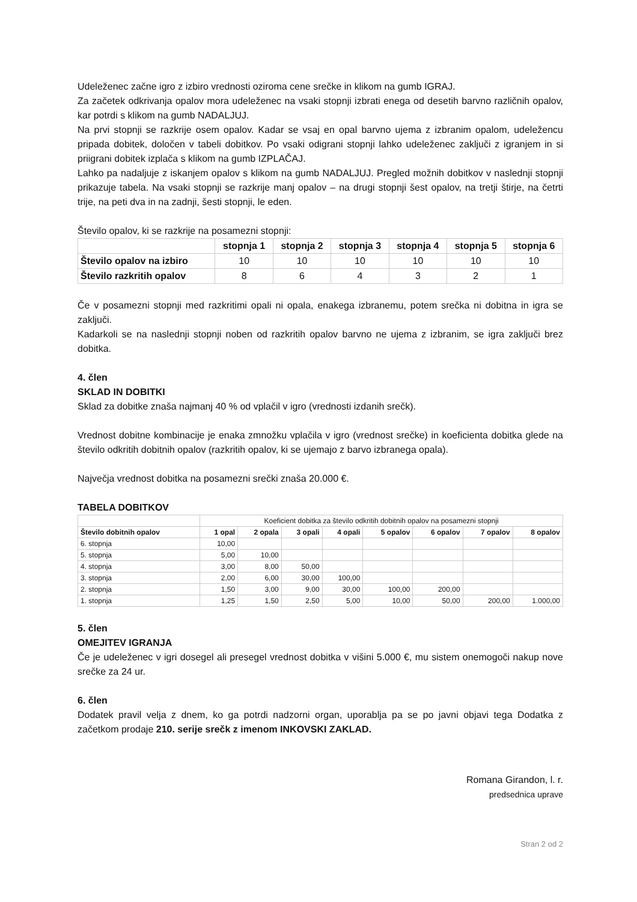Udeleženec začne igro z izbiro vrednosti oziroma cene srečke in klikom na gumb IGRAJ.
Za začetek odkrivanja opalov mora udeleženec na vsaki stopnji izbrati enega od desetih barvno različnih opalov, kar potrdi s klikom na gumb NADALJUJ.
Na prvi stopnji se razkrije osem opalov. Kadar se vsaj en opal barvno ujema z izbranim opalom, udeležencu pripada dobitek, določen v tabeli dobitkov. Po vsaki odigrani stopnji lahko udeleženec zaključi z igranjem in si priigrani dobitek izplača s klikom na gumb IZPLAČAJ.
Lahko pa nadaljuje z iskanjem opalov s klikom na gumb NADALJUJ. Pregled možnih dobitkov v naslednji stopnji prikazuje tabela. Na vsaki stopnji se razkrije manj opalov – na drugi stopnji šest opalov, na tretji štirje, na četrti trije, na peti dva in na zadnji, šesti stopnji, le eden.
Število opalov, ki se razkrije na posamezni stopnji:
| | stopnja 1 | stopnja 2 | stopnja 3 | stopnja 4 | stopnja 5 | stopnja 6 |
| --- | --- | --- | --- | --- | --- | --- |
| Število opalov na izbiro | 10 | 10 | 10 | 10 | 10 | 10 |
| Število razkritih opalov | 8 | 6 | 4 | 3 | 2 | 1 |
Če v posamezni stopnji med razkritimi opali ni opala, enakega izbranemu, potem srečka ni dobitna in igra se zaključi.
Kadarkoli se na naslednji stopnji noben od razkritih opalov barvno ne ujema z izbranim, se igra zaključi brez dobitka.
4. člen
SKLAD IN DOBITKI
Sklad za dobitke znaša najmanj 40 % od vplačil v igro (vrednosti izdanih srečk).
Vrednost dobitne kombinacije je enaka zmnožku vplačila v igro (vrednost srečke) in koeficienta dobitka glede na število odkritih dobitnih opalov (razkritih opalov, ki se ujemajo z barvo izbranega opala).
Največja vrednost dobitka na posamezni srečki znaša 20.000 €.
TABELA DOBITKOV
| | Koeficient dobitka za število odkritih dobitnih opalov na posamezni stopnji | | | | | | | |
| --- | --- | --- | --- | --- | --- | --- | --- | --- |
| Število dobitnih opalov | 1 opal | 2 opala | 3 opali | 4 opali | 5 opalov | 6 opalov | 7 opalov | 8 opalov |
| 6. stopnja | 10,00 | | | | | | | |
| 5. stopnja | 5,00 | 10,00 | | | | | | |
| 4. stopnja | 3,00 | 8,00 | 50,00 | | | | | |
| 3. stopnja | 2,00 | 6,00 | 30,00 | 100,00 | | | | |
| 2. stopnja | 1,50 | 3,00 | 9,00 | 30,00 | 100,00 | 200,00 | | |
| 1. stopnja | 1,25 | 1,50 | 2,50 | 5,00 | 10,00 | 50,00 | 200,00 | 1.000,00 |
5. člen
OMEJITEV IGRANJA
Če je udeleženec v igri dosegel ali presegel vrednost dobitka v višini 5.000 €, mu sistem onemogoči nakup nove srečke za 24 ur.
6. člen
Dodatek pravil velja z dnem, ko ga potrdi nadzorni organ, uporablja pa se po javni objavi tega Dodatka z začetkom prodaje 210. serije srečk z imenom INKOVSKI ZAKLAD.
Romana Girandon, l. r.
predsednica uprave
Stran 2 od 2